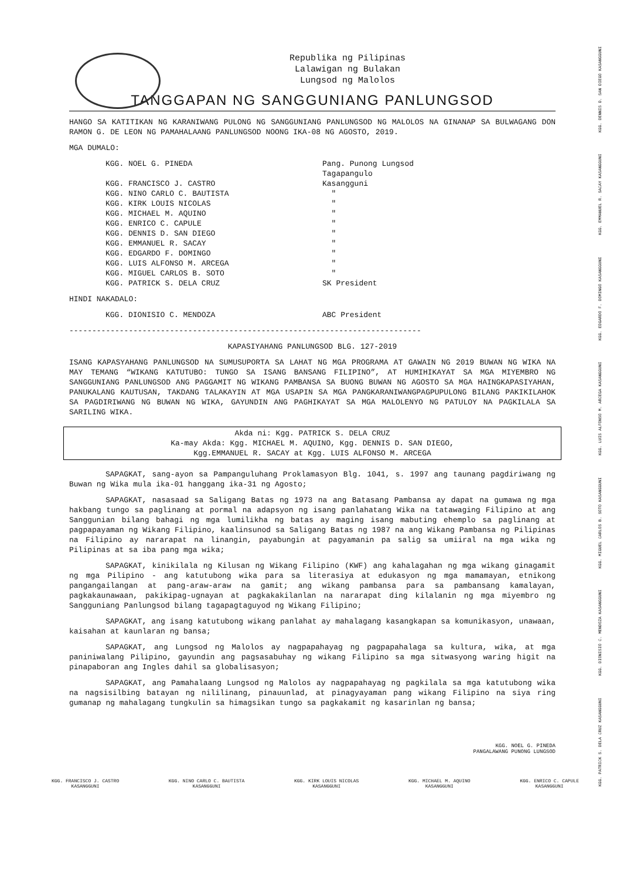Republika ng Pilipinas
Lalawigan ng Bulakan
Lungsod ng Malolos
TANGGAPAN NG SANGGUNIANG PANLUNGSOD
HANGO SA KATITIKAN NG KARANIWANG PULONG NG SANGGUNIANG PANLUNGSOD NG MALOLOS NA GINANAP SA BULWAGANG DON RAMON G. DE LEON NG PAMAHALAANG PANLUNGSOD NOONG IKA-08 NG AGOSTO, 2019.
MGA DUMALO:
| KGG. NOEL G. PINEDA | Pang. Punong Lungsod |
| | Tagapangulo |
| KGG. FRANCISCO J. CASTRO | Kasangguni |
| KGG. NINO CARLO C. BAUTISTA | " |
| KGG. KIRK LOUIS NICOLAS | " |
| KGG. MICHAEL M. AQUINO | " |
| KGG. ENRICO C. CAPULE | " |
| KGG. DENNIS D. SAN DIEGO | " |
| KGG. EMMANUEL R. SACAY | " |
| KGG. EDGARDO F. DOMINGO | " |
| KGG. LUIS ALFONSO M. ARCEGA | " |
| KGG. MIGUEL CARLOS B. SOTO | " |
| KGG. PATRICK S. DELA CRUZ | SK President |
HINDI NAKADALO:
| KGG. DIONISIO C. MENDOZA | ABC President |
-----------------------------------------------------------------------------
KAPASIYAHANG PANLUNGSOD BLG. 127-2019
ISANG KAPASYAHANG PANLUNGSOD NA SUMUSUPORTA SA LAHAT NG MGA PROGRAMA AT GAWAIN NG 2019 BUWAN NG WIKA NA MAY TEMANG “WIKANG KATUTUBO: TUNGO SA ISANG BANSANG FILIPINO”, AT HUMIHIKAYAT SA MGA MIYEMBRO NG SANGGUNIANG PANLUNGSOD ANG PAGGAMIT NG WIKANG PAMBANSA SA BUONG BUWAN NG AGOSTO SA MGA HAINGKAPASIYAHAN, PANUKALANG KAUTUSAN, TAKDANG TALAKAYIN AT MGA USAPIN SA MGA PANGKARANIWANGPAGPUPULONG BILANG PAKIKILAHOK SA PAGDIRIWANG NG BUWAN NG WIKA, GAYUNDIN ANG PAGHIKAYAT SA MGA MALOLENYO NG PATULOY NA PAGKILALA SA SARILING WIKA.
Akda ni: Kgg. PATRICK S. DELA CRUZ
Ka-may Akda: Kgg. MICHAEL M. AQUINO, Kgg. DENNIS D. SAN DIEGO,
Kgg.EMMANUEL R. SACAY at Kgg. LUIS ALFONSO M. ARCEGA
SAPAGKAT, sang-ayon sa Pampanguluhang Proklamasyon Blg. 1041, s. 1997 ang taunang pagdiriwang ng Buwan ng Wika mula ika-01 hanggang ika-31 ng Agosto;
SAPAGKAT, nasasaad sa Saligang Batas ng 1973 na ang Batasang Pambansa ay dapat na gumawa ng mga hakbang tungo sa paglinang at pormal na adapsyon ng isang panlahatang Wika na tatawaging Filipino at ang Sanggunian bilang bahagi ng mga lumilikha ng batas ay maging isang mabuting ehemplo sa paglinang at pagpapayaman ng Wikang Filipino, kaalinsunod sa Saligang Batas ng 1987 na ang Wikang Pambansa ng Pilipinas na Filipino ay nararapat na linangin, payabungin at pagyamanin pa salig sa umiiral na mga wika ng Pilipinas at sa iba pang mga wika;
SAPAGKAT, kinikilala ng Kilusan ng Wikang Filipino (KWF) ang kahalagahan ng mga wikang ginagamit ng mga Pilipino - ang katutubong wika para sa literasiya at edukasyon ng mga mamamayan, etnikong pangangailangan at pang-araw-araw na gamit; ang wikang pambansa para sa pambansang kamalayan, pagkakaunawaan, pakikipag-ugnayan at pagkakakilanlan na nararapat ding kilalanin ng mga miyembro ng Sangguniang Panlungsod bilang tagapagtaguyod ng Wikang Filipino;
SAPAGKAT, ang isang katutubong wikang panlahat ay mahalagang kasangkapan sa komunikasyon, unawaan, kaisahan at kaunlaran ng bansa;
SAPAGKAT, ang Lungsod ng Malolos ay nagpapahayag ng pagpapahalaga sa kultura, wika, at mga paniniwalang Pilipino, gayundin ang pagsasabuhay ng wikang Filipino sa mga sitwasyong waring higit na pinapaboran ang Ingles dahil sa globalisasyon;
SAPAGKAT, ang Pamahalaang Lungsod ng Malolos ay nagpapahayag ng pagkilala sa mga katutubong wika na nagsisilbing batayan ng nililinang, pinauunlad, at pinagyayaman pang wikang Filipino na siya ring gumanap ng mahalagang tungkulin sa himagsikan tungo sa pagkakamit ng kasarinlan ng bansa;
KGG. NOEL G. PINEDA
PANGALAWANG PUNONG LUNGSOD
KGG. FRANCISCO J. CASTRO
KASANGGUNI
KGG. NINO CARLO C. BAUTISTA
KASANGGUNI
KGG. KIRK LOUIS NICOLAS
KASANGGUNI
KGG. MICHAEL M. AQUINO
KASANGGUNI
KGG. ENRICO C. CAPULE
KASANGGUNI
KGG. PATRICK S. DELA CRUZ KASANGGUNI
KGG. DIONISIO C. MENDOZA KASANGGUNI
KGG. MIGUEL CARLOS B. SOTO KASANGGUNI
KGG. LUIS ALFONSO M. ARCEGA KASANGGUNI
KGG. EDGARDO F. DOMINGO KASANGGUNI
KGG. EMMANUEL R. SACAY KASANGGUNI
KGG. DENNIS D. SAN DIEGO KASANGGUNI